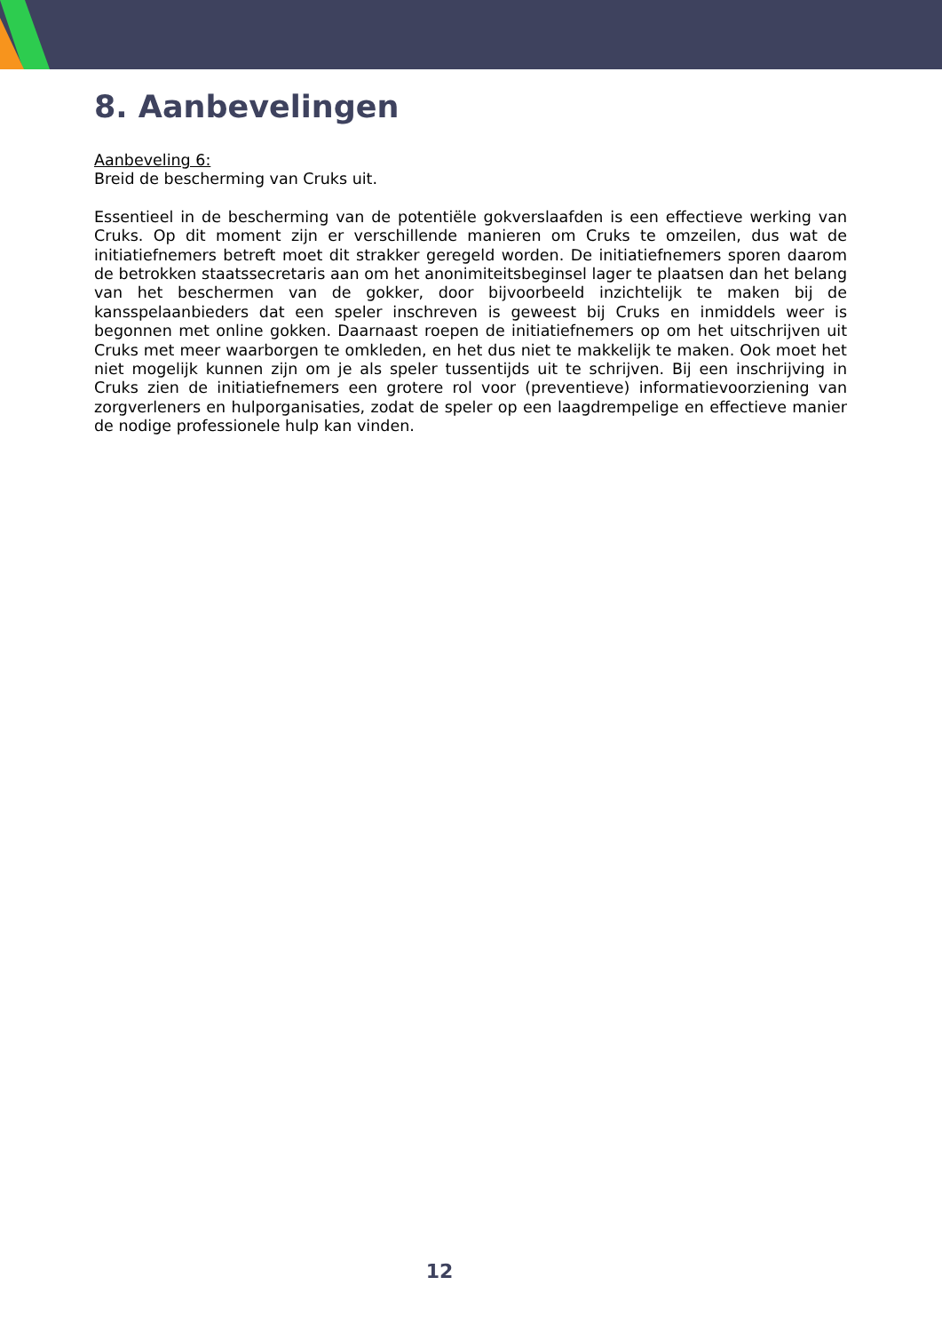8. Aanbevelingen
Aanbeveling 6:
Breid de bescherming van Cruks uit.
Essentieel in de bescherming van de potentiële gokverslaafden is een effectieve werking van Cruks. Op dit moment zijn er verschillende manieren om Cruks te omzeilen, dus wat de initiatiefnemers betreft moet dit strakker geregeld worden. De initiatiefnemers sporen daarom de betrokken staatssecretaris aan om het anonimiteitsbeginsel lager te plaatsen dan het belang van het beschermen van de gokker, door bijvoorbeeld inzichtelijk te maken bij de kansspelaanbieders dat een speler inschreven is geweest bij Cruks en inmiddels weer is begonnen met online gokken. Daarnaast roepen de initiatiefnemers op om het uitschrijven uit Cruks met meer waarborgen te omkleden, en het dus niet te makkelijk te maken. Ook moet het niet mogelijk kunnen zijn om je als speler tussentijds uit te schrijven. Bij een inschrijving in Cruks zien de initiatiefnemers een grotere rol voor (preventieve) informatievoorziening van zorgverleners en hulporganisaties, zodat de speler op een laagdrempelige en effectieve manier de nodige professionele hulp kan vinden.
12